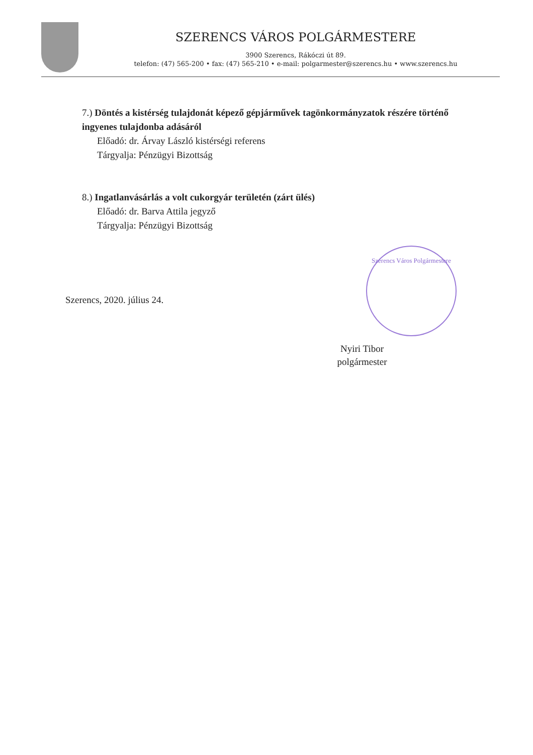SZERENCS VÁROS POLGÁRMESTERE
3900 Szerencs, Rákóczi út 89.
telefon: (47) 565-200 • fax: (47) 565-210 • e-mail: polgarmester@szerencs.hu • www.szerencs.hu
7.) Döntés a kistérség tulajdonát képező gépjárművek tagönkormányzatok részére történő ingyenes tulajdonba adásáról
Előadó: dr. Árvay László kistérségi referens
Tárgyalja: Pénzügyi Bizottság
8.) Ingatlanvásárlás a volt cukorgyár területén (zárt ülés)
Előadó: dr. Barva Attila jegyző
Tárgyalja: Pénzügyi Bizottság
Szerencs Város Polgármestere
Szerencs, 2020. július 24.
Nyiri Tibor
polgármester